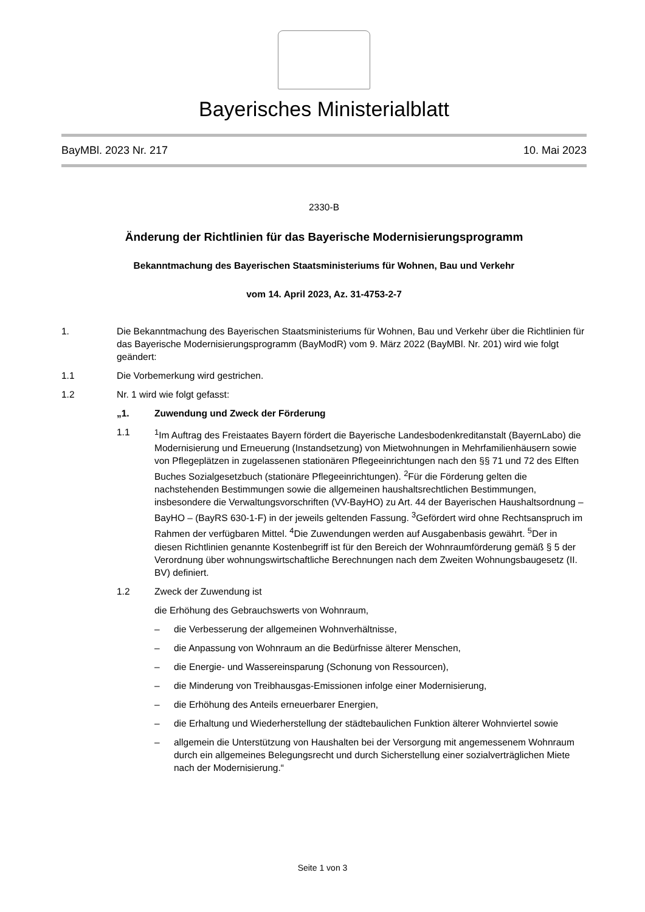Bayerisches Ministerialblatt
BayMBl. 2023 Nr. 217 10. Mai 2023
2330-B
Änderung der Richtlinien für das Bayerische Modernisierungsprogramm
Bekanntmachung des Bayerischen Staatsministeriums für Wohnen, Bau und Verkehr
vom 14. April 2023, Az. 31-4753-2-7
1. Die Bekanntmachung des Bayerischen Staatsministeriums für Wohnen, Bau und Verkehr über die Richtlinien für das Bayerische Modernisierungsprogramm (BayModR) vom 9. März 2022 (BayMBl. Nr. 201) wird wie folgt geändert:
1.1 Die Vorbemerkung wird gestrichen.
1.2 Nr. 1 wird wie folgt gefasst:
„1. Zuwendung und Zweck der Förderung
1.1 <sup>1</sup> Im Auftrag des Freistaates Bayern fördert die Bayerische Landesbodenkreditanstalt (BayernLabo) die Modernisierung und Erneuerung (Instandsetzung) von Mietwohnungen in Mehrfamilienhäusern sowie von Pflegeplätzen in zugelassenen stationären Pflegeeinrichtungen nach den §§ 71 und 72 des Elften Buches Sozialgesetzbuch (stationäre Pflegeeinrichtungen). <sup>2</sup>Für die Förderung gelten die nachstehenden Bestimmungen sowie die allgemeinen haushaltsrechtlichen Bestimmungen, insbesondere die Verwaltungsvorschriften (VV-BayHO) zu Art. 44 der Bayerischen Haushaltsordnung – BayHO – (BayRS 630-1-F) in der jeweils geltenden Fassung. <sup>3</sup>Gefördert wird ohne Rechtsanspruch im Rahmen der verfügbaren Mittel. <sup>4</sup>Die Zuwendungen werden auf Ausgabenbasis gewährt. <sup>5</sup>Der in diesen Richtlinien genannte Kostenbegriff ist für den Bereich der Wohnraumförderung gemäß § 5 der Verordnung über wohnungswirtschaftliche Berechnungen nach dem Zweiten Wohnungsbaugesetz (II. BV) definiert.
1.2 Zweck der Zuwendung ist
die Erhöhung des Gebrauchswerts von Wohnraum,
– die Verbesserung der allgemeinen Wohnverhältnisse,
– die Anpassung von Wohnraum an die Bedürfnisse älterer Menschen,
– die Energie- und Wassereinsparung (Schonung von Ressourcen),
– die Minderung von Treibhausgas-Emissionen infolge einer Modernisierung,
– die Erhöhung des Anteils erneuerbarer Energien,
– die Erhaltung und Wiederherstellung der städtebaulichen Funktion älterer Wohnviertel sowie
– allgemein die Unterstützung von Haushalten bei der Versorgung mit angemessenem Wohnraum durch ein allgemeines Belegungsrecht und durch Sicherstellung einer sozialverträglichen Miete nach der Modernisierung.“
Seite 1 von 3